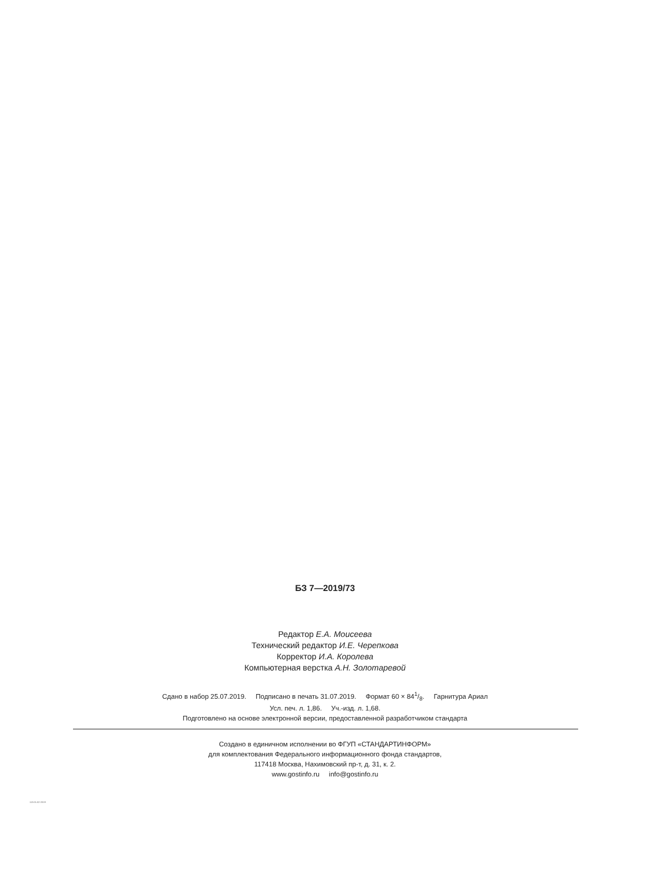БЗ 7—2019/73
Редактор Е.А. Моисеева
Технический редактор И.Е. Черепкова
Корректор И.А. Королева
Компьютерная верстка А.Н. Золотаревой
Сдано в набор 25.07.2019. Подписано в печать 31.07.2019. Формат 60 × 841/8. Гарнитура Ариал
Усл. печ. л. 1,86. Уч.-изд. л. 1,68.
Подготовлено на основе электронной версии, предоставленной разработчиком стандарта
Создано в единичном исполнении во ФГУП «СТАНДАРТИНФОРМ»
для комплектования Федерального информационного фонда стандартов,
117418 Москва, Нахимовский пр-т, д. 31, к. 2.
www.gostinfo.ru info@gostinfo.ru
113.01.02-2019